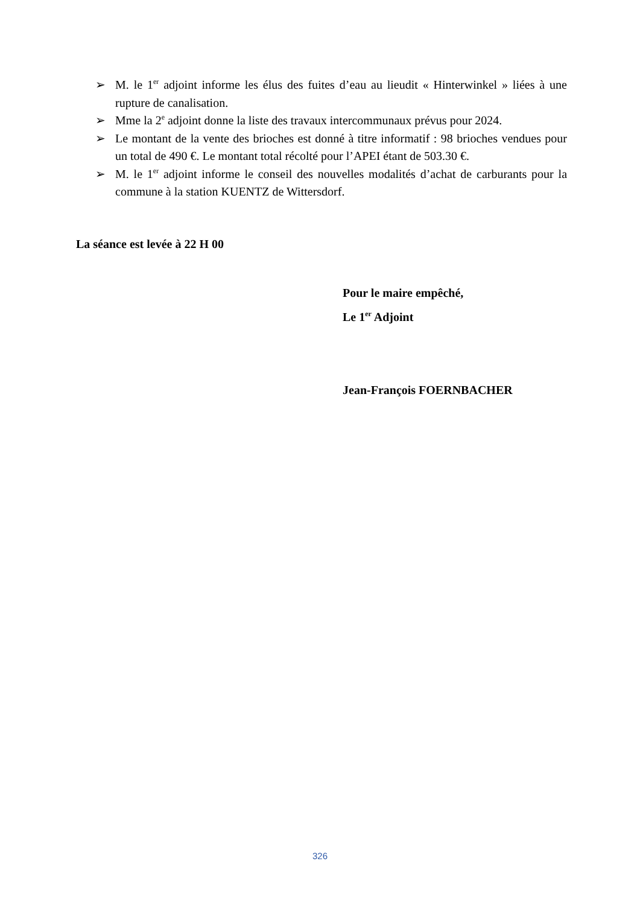➢ M. le 1<sup>er</sup> adjoint informe les élus des fuites d’eau au lieudit « Hinterwinkel » liées à une rupture de canalisation.
➢ Mme la 2<sup>e</sup> adjoint donne la liste des travaux intercommunaux prévus pour 2024.
➢ Le montant de la vente des brioches est donné à titre informatif : 98 brioches vendues pour un total de 490 €. Le montant total récolté pour l’APEI étant de 503.30 €.
➢ M. le 1<sup>er</sup> adjoint informe le conseil des nouvelles modalités d’achat de carburants pour la commune à la station KUENTZ de Wittersdorf.
La séance est levée à 22 H 00
Pour le maire empêché,
Le 1<sup>er</sup> Adjoint
Jean-François FOERNBACHER
326